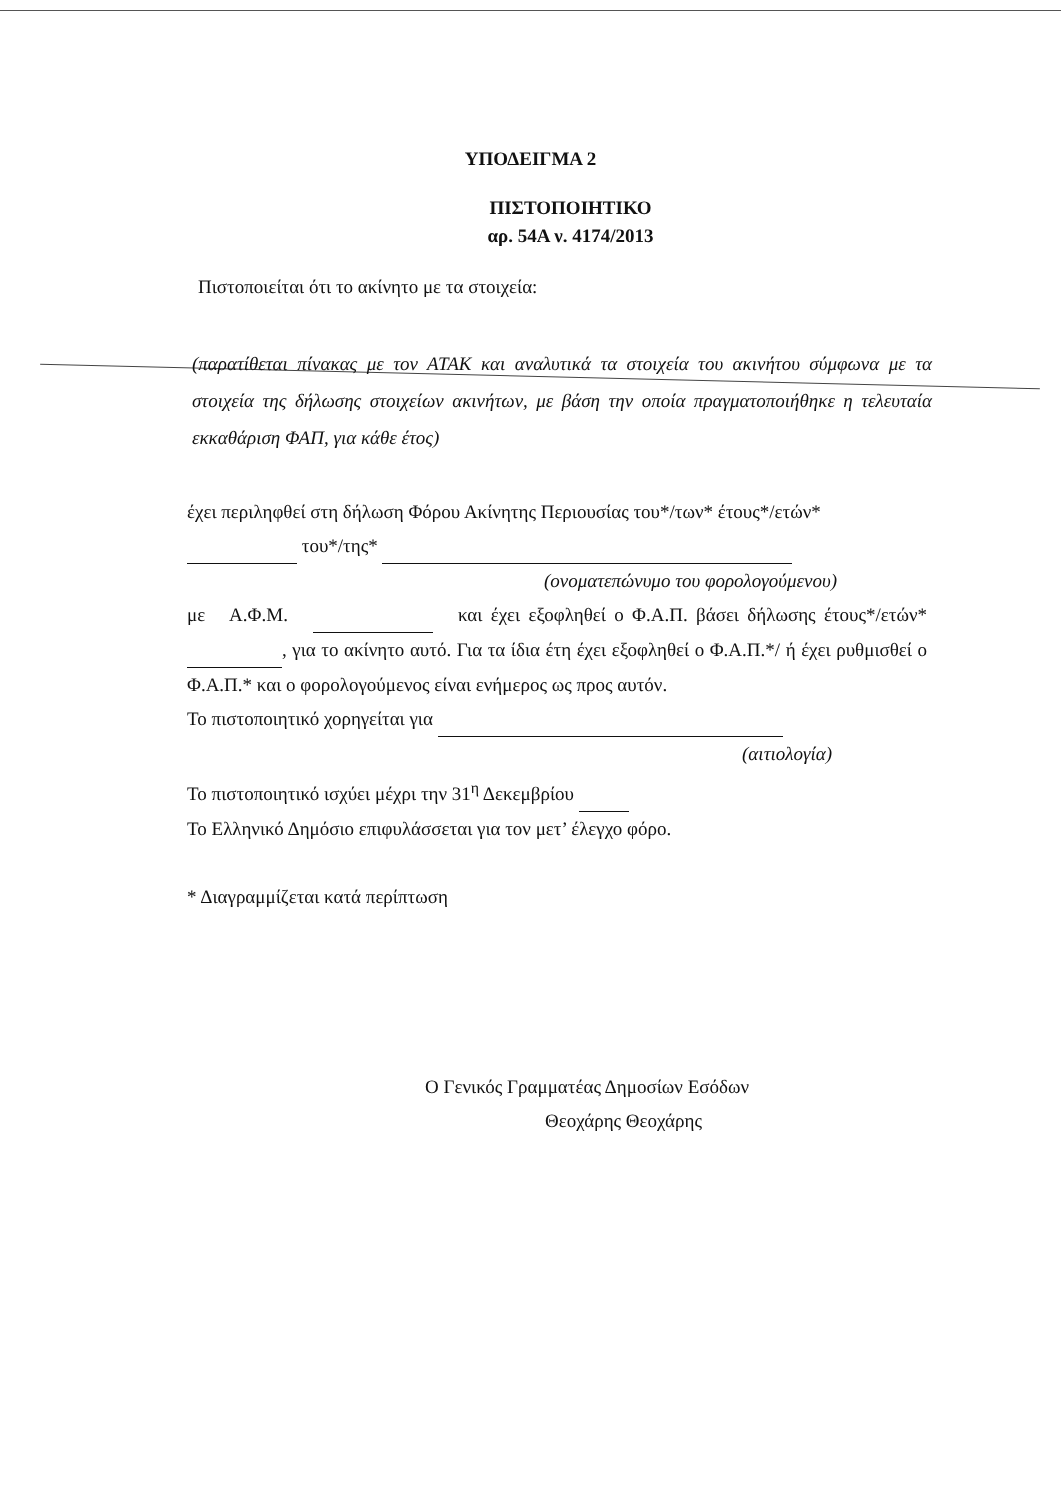ΥΠΟΔΕΙΓΜΑ 2
ΠΙΣΤΟΠΟΙΗΤΙΚΟ
αρ. 54Α ν. 4174/2013
Πιστοποιείται ότι το ακίνητο με τα στοιχεία:
(παρατίθεται πίνακας με τον ΑΤΑΚ και αναλυτικά τα στοιχεία του ακινήτου σύμφωνα με τα στοιχεία της δήλωσης στοιχείων ακινήτων, με βάση την οποία πραγματοποιήθηκε η τελευταία εκκαθάριση ΦΑΠ, για κάθε έτος)
έχει περιληφθεί στη δήλωση Φόρου Ακίνητης Περιουσίας του*/των* έτους*/ετών*
του*/της*
(ονοματεπώνυμο του φορολογούμενου)
με Α.Φ.Μ. και έχει εξοφληθεί ο Φ.Α.Π. βάσει δήλωσης έτους*/ετών* , για το ακίνητο αυτό. Για τα ίδια έτη έχει εξοφληθεί ο Φ.Α.Π.*/ ή έχει ρυθμισθεί ο Φ.Α.Π.* και ο φορολογούμενος είναι ενήμερος ως προς αυτόν.
Το πιστοποιητικό χορηγείται για
(αιτιολογία)
Το πιστοποιητικό ισχύει μέχρι την 31<sup>η</sup> Δεκεμβρίου
Το Ελληνικό Δημόσιο επιφυλάσσεται για τον μετ’ έλεγχο φόρο.
* Διαγραμμίζεται κατά περίπτωση
Ο Γενικός Γραμματέας Δημοσίων Εσόδων
Θεοχάρης Θεοχάρης